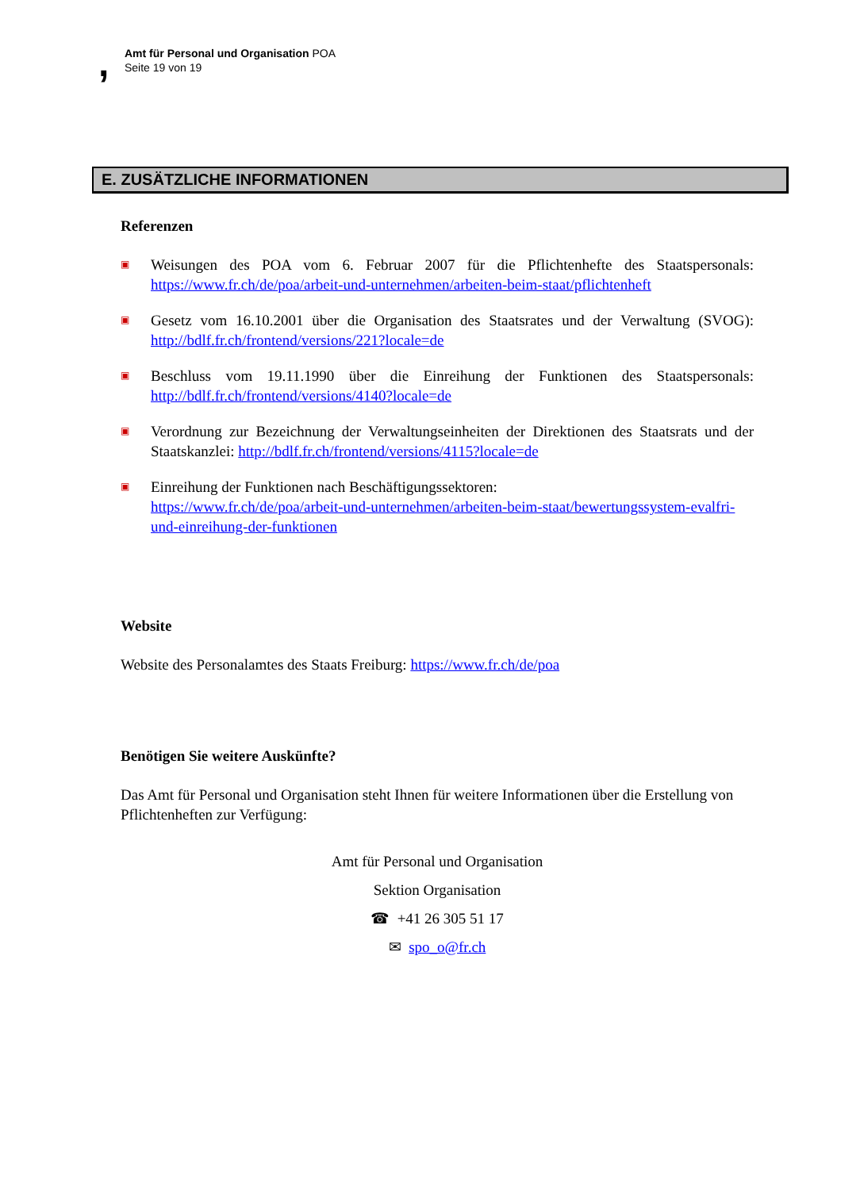,
Amt für Personal und Organisation POA
Seite 19 von 19
E. ZUSÄTZLICHE INFORMATIONEN
Referenzen
▣
Weisungen des POA vom 6. Februar 2007 für die Pflichtenhefte des Staatspersonals: https://www.fr.ch/de/poa/arbeit-und-unternehmen/arbeiten-beim-staat/pflichtenheft
▣
Gesetz vom 16.10.2001 über die Organisation des Staatsrates und der Verwaltung (SVOG): http://bdlf.fr.ch/frontend/versions/221?locale=de
▣
Beschluss vom 19.11.1990 über die Einreihung der Funktionen des Staatspersonals: http://bdlf.fr.ch/frontend/versions/4140?locale=de
▣
Verordnung zur Bezeichnung der Verwaltungseinheiten der Direktionen des Staatsrats und der Staatskanzlei: http://bdlf.fr.ch/frontend/versions/4115?locale=de
▣
Einreihung der Funktionen nach Beschäftigungssektoren:
https://www.fr.ch/de/poa/arbeit-und-unternehmen/arbeiten-beim-staat/bewertungssystem-evalfri-und-einreihung-der-funktionen
Website
Website des Personalamtes des Staats Freiburg: https://www.fr.ch/de/poa
Benötigen Sie weitere Auskünfte?
Das Amt für Personal und Organisation steht Ihnen für weitere Informationen über die Erstellung von Pflichtenheften zur Verfügung:
Amt für Personal und Organisation
Sektion Organisation
☎ +41 26 305 51 17
✉ spo_o@fr.ch